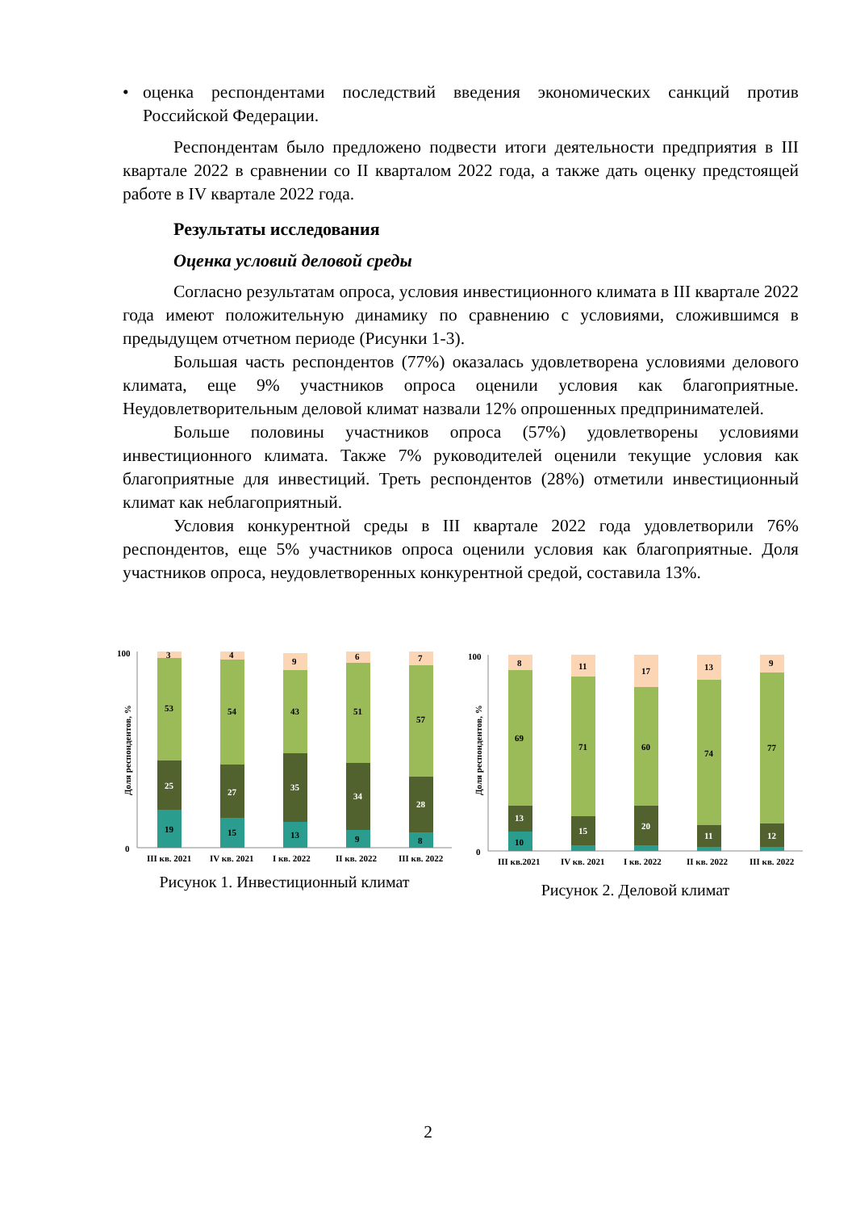• оценка респондентами последствий введения экономических санкций против Российской Федерации.
Респондентам было предложено подвести итоги деятельности предприятия в III квартале 2022 в сравнении со II кварталом 2022 года, а также дать оценку предстоящей работе в IV квартале 2022 года.
Результаты исследования
Оценка условий деловой среды
Согласно результатам опроса, условия инвестиционного климата в III квартале 2022 года имеют положительную динамику по сравнению с условиями, сложившимся в предыдущем отчетном периоде (Рисунки 1-3).
Большая часть респондентов (77%) оказалась удовлетворена условиями делового климата, еще 9% участников опроса оценили условия как благоприятные. Неудовлетворительным деловой климат назвали 12% опрошенных предпринимателей.
Больше половины участников опроса (57%) удовлетворены условиями инвестиционного климата. Также 7% руководителей оценили текущие условия как благоприятные для инвестиций. Треть респондентов (28%) отметили инвестиционный климат как неблагоприятный.
Условия конкурентной среды в III квартале 2022 года удовлетворили 76% респондентов, еще 5% участников опроса оценили условия как благоприятные. Доля участников опроса, неудовлетворенных конкурентной средой, составила 13%.
100
0
Доля респондентов, %
19
25
53
3
15
27
54
4
13
35
43
9
9
34
51
6
8
28
57
7
III кв. 2021
IV кв. 2021
I кв. 2022
II кв. 2022
III кв. 2022
Рисунок 1. Инвестиционный климат
100
0
Доля респондентов, %
10
13
69
8
15
71
11
20
60
17
11
74
13
12
77
9
III кв.2021
IV кв. 2021
I кв. 2022
II кв. 2022
III кв. 2022
Рисунок 2. Деловой климат
2